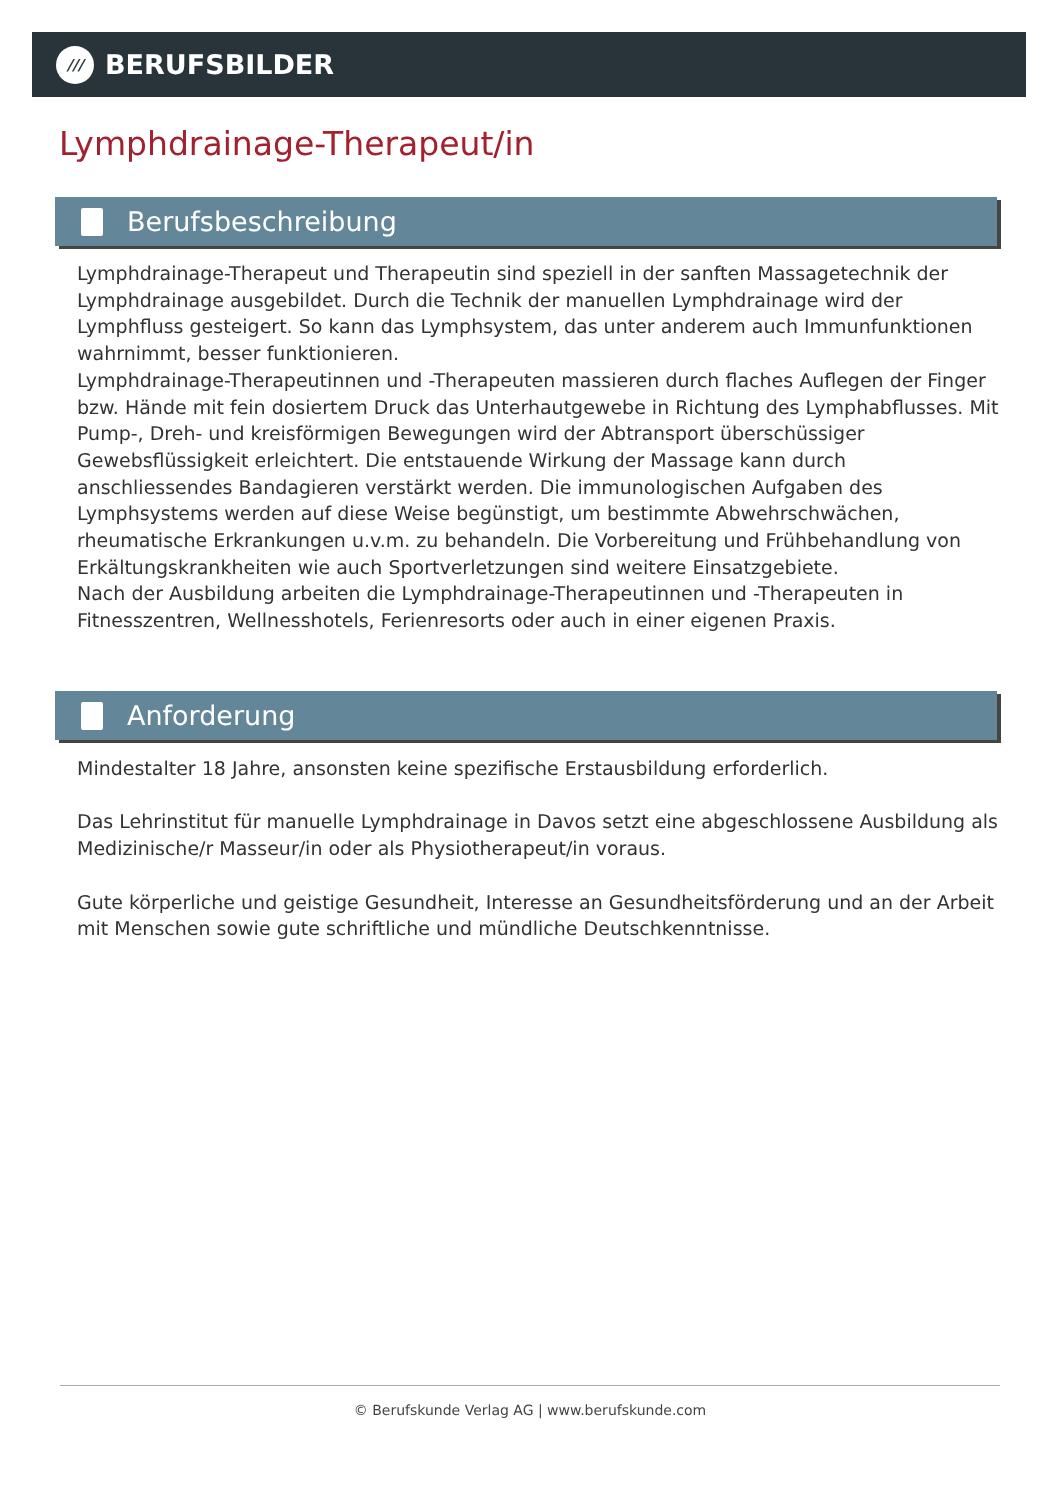///
BERUFSBILDER
Lymphdrainage-Therapeut/in
Berufsbeschreibung
Lymphdrainage-Therapeut und Therapeutin sind speziell in der sanften Massagetechnik der Lymphdrainage ausgebildet. Durch die Technik der manuellen Lymphdrainage wird der Lymphfluss gesteigert. So kann das Lymphsystem, das unter anderem auch Immunfunktionen wahrnimmt, besser funktionieren.
Lymphdrainage-Therapeutinnen und -Therapeuten massieren durch flaches Auflegen der Finger bzw. Hände mit fein dosiertem Druck das Unterhautgewebe in Richtung des Lymphabflusses. Mit Pump-, Dreh- und kreisförmigen Bewegungen wird der Abtransport überschüssiger Gewebsflüssigkeit erleichtert. Die entstauende Wirkung der Massage kann durch anschliessendes Bandagieren verstärkt werden. Die immunologischen Aufgaben des Lymphsystems werden auf diese Weise begünstigt, um bestimmte Abwehrschwächen, rheumatische Erkrankungen u.v.m. zu behandeln. Die Vorbereitung und Frühbehandlung von Erkältungskrankheiten wie auch Sportverletzungen sind weitere Einsatzgebiete.
Nach der Ausbildung arbeiten die Lymphdrainage-Therapeutinnen und -Therapeuten in Fitnesszentren, Wellnesshotels, Ferienresorts oder auch in einer eigenen Praxis.
Anforderung
Mindestalter 18 Jahre, ansonsten keine spezifische Erstausbildung erforderlich.
Das Lehrinstitut für manuelle Lymphdrainage in Davos setzt eine abgeschlossene Ausbildung als Medizinische/r Masseur/in oder als Physiotherapeut/in voraus.
Gute körperliche und geistige Gesundheit, Interesse an Gesundheitsförderung und an der Arbeit mit Menschen sowie gute schriftliche und mündliche Deutschkenntnisse.
© Berufskunde Verlag AG | www.berufskunde.com